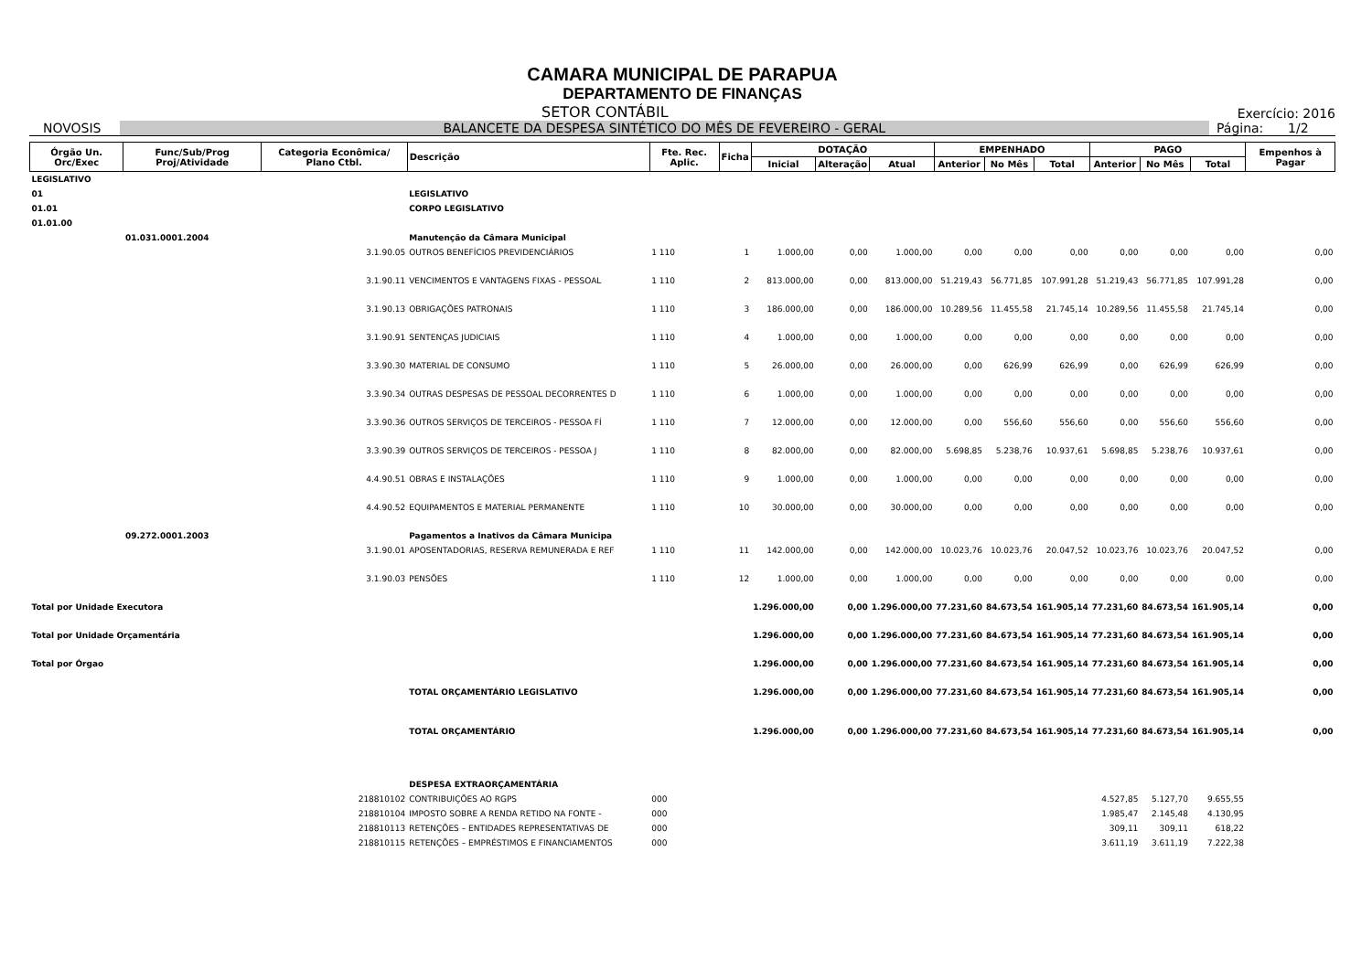CAMARA MUNICIPAL DE PARAPUA
DEPARTAMENTO DE FINANÇAS
SETOR CONTÁBIL Exercício: 2016
NOVOSIS BALANCETE DA DESPESA SINTÉTICO DO MÊS DE FEVEREIRO - GERAL Página: 1/2
| Órgão Un. Orc/Exec | Func/Sub/Prog Proj/Atividade | Categoria Econômica/ Plano Ctbl. | Descrição | Fte. Rec. Aplic. | Ficha | DOTAÇÃO | | | EMPENHADO | | | PAGO | | | Empenhos à Pagar |
| --- | --- | --- | --- | --- | --- | --- | --- | --- | --- | --- | --- | --- | --- | --- | --- |
| | | | | | | Inicial | Alteração | Atual | Anterior | No Mês | Total | Anterior | No Mês | Total | |
| LEGISLATIVO | | | | | | | | | | | | | | | |
| 01 | | | LEGISLATIVO | | | | | | | | | | | | |
| 01.01 | | | CORPO LEGISLATIVO | | | | | | | | | | | | |
| 01.01.00 | | | | | | | | | | | | | | | |
| | 01.031.0001.2004 | | Manutenção da Câmara Municipal | | | | | | | | | | | | |
| | | 3.1.90.05 | OUTROS BENEFÍCIOS PREVIDENCIÁRIOS | 1 110 | 1 | 1.000,00 | 0,00 | 1.000,00 | 0,00 | 0,00 | 0,00 | 0,00 | 0,00 | 0,00 | 0,00 |
| | | 3.1.90.11 | VENCIMENTOS E VANTAGENS FIXAS - PESSOAL | 1 110 | 2 | 813.000,00 | 0,00 | 813.000,00 | 51.219,43 | 56.771,85 | 107.991,28 | 51.219,43 | 56.771,85 | 107.991,28 | 0,00 |
| | | 3.1.90.13 | OBRIGAÇÕES PATRONAIS | 1 110 | 3 | 186.000,00 | 0,00 | 186.000,00 | 10.289,56 | 11.455,58 | 21.745,14 | 10.289,56 | 11.455,58 | 21.745,14 | 0,00 |
| | | 3.1.90.91 | SENTENÇAS JUDICIAIS | 1 110 | 4 | 1.000,00 | 0,00 | 1.000,00 | 0,00 | 0,00 | 0,00 | 0,00 | 0,00 | 0,00 | 0,00 |
| | | 3.3.90.30 | MATERIAL DE CONSUMO | 1 110 | 5 | 26.000,00 | 0,00 | 26.000,00 | 0,00 | 626,99 | 626,99 | 0,00 | 626,99 | 626,99 | 0,00 |
| | | 3.3.90.34 | OUTRAS DESPESAS DE PESSOAL DECORRENTES D | 1 110 | 6 | 1.000,00 | 0,00 | 1.000,00 | 0,00 | 0,00 | 0,00 | 0,00 | 0,00 | 0,00 | 0,00 |
| | | 3.3.90.36 | OUTROS SERVIÇOS DE TERCEIROS - PESSOA FÍ | 1 110 | 7 | 12.000,00 | 0,00 | 12.000,00 | 0,00 | 556,60 | 556,60 | 0,00 | 556,60 | 556,60 | 0,00 |
| | | 3.3.90.39 | OUTROS SERVIÇOS DE TERCEIROS - PESSOA J | 1 110 | 8 | 82.000,00 | 0,00 | 82.000,00 | 5.698,85 | 5.238,76 | 10.937,61 | 5.698,85 | 5.238,76 | 10.937,61 | 0,00 |
| | | 4.4.90.51 | OBRAS E INSTALAÇÕES | 1 110 | 9 | 1.000,00 | 0,00 | 1.000,00 | 0,00 | 0,00 | 0,00 | 0,00 | 0,00 | 0,00 | 0,00 |
| | | 4.4.90.52 | EQUIPAMENTOS E MATERIAL PERMANENTE | 1 110 | 10 | 30.000,00 | 0,00 | 30.000,00 | 0,00 | 0,00 | 0,00 | 0,00 | 0,00 | 0,00 | 0,00 |
| | 09.272.0001.2003 | | Pagamentos a Inativos da Câmara Municipa | | | | | | | | | | | | |
| | | 3.1.90.01 | APOSENTADORIAS, RESERVA REMUNERADA E REF | 1 110 | 11 | 142.000,00 | 0,00 | 142.000,00 | 10.023,76 | 10.023,76 | 20.047,52 | 10.023,76 | 10.023,76 | 20.047,52 | 0,00 |
| | | 3.1.90.03 | PENSÕES | 1 110 | 12 | 1.000,00 | 0,00 | 1.000,00 | 0,00 | 0,00 | 0,00 | 0,00 | 0,00 | 0,00 | 0,00 |
| Total por Unidade Executora | | | | | | 1.296.000,00 | 0,00 | 1.296.000,00 | 77.231,60 | 84.673,54 | 161.905,14 | 77.231,60 | 84.673,54 | 161.905,14 | 0,00 |
| Total por Unidade Orçamentária | | | | | | 1.296.000,00 | 0,00 | 1.296.000,00 | 77.231,60 | 84.673,54 | 161.905,14 | 77.231,60 | 84.673,54 | 161.905,14 | 0,00 |
| Total por Órgao | | | | | | 1.296.000,00 | 0,00 | 1.296.000,00 | 77.231,60 | 84.673,54 | 161.905,14 | 77.231,60 | 84.673,54 | 161.905,14 | 0,00 |
| | | | TOTAL ORÇAMENTÁRIO LEGISLATIVO | | | 1.296.000,00 | 0,00 | 1.296.000,00 | 77.231,60 | 84.673,54 | 161.905,14 | 77.231,60 | 84.673,54 | 161.905,14 | 0,00 |
| | | | TOTAL ORÇAMENTÁRIO | | | 1.296.000,00 | 0,00 | 1.296.000,00 | 77.231,60 | 84.673,54 | 161.905,14 | 77.231,60 | 84.673,54 | 161.905,14 | 0,00 |
| | | | DESPESA EXTRAORÇAMENTÁRIA | | | | | | | | | | | | |
| | | 218810102 | CONTRIBUIÇÕES AO RGPS | 000 | | | | | | | | 4.527,85 | 5.127,70 | 9.655,55 | |
| | | 218810104 | IMPOSTO SOBRE A RENDA RETIDO NA FONTE - | 000 | | | | | | | | 1.985,47 | 2.145,48 | 4.130,95 | |
| | | 218810113 | RETENÇÕES – ENTIDADES REPRESENTATIVAS DE | 000 | | | | | | | | 309,11 | 309,11 | 618,22 | |
| | | 218810115 | RETENÇÕES – EMPRÉSTIMOS E FINANCIAMENTOS | 000 | | | | | | | | 3.611,19 | 3.611,19 | 7.222,38 | |